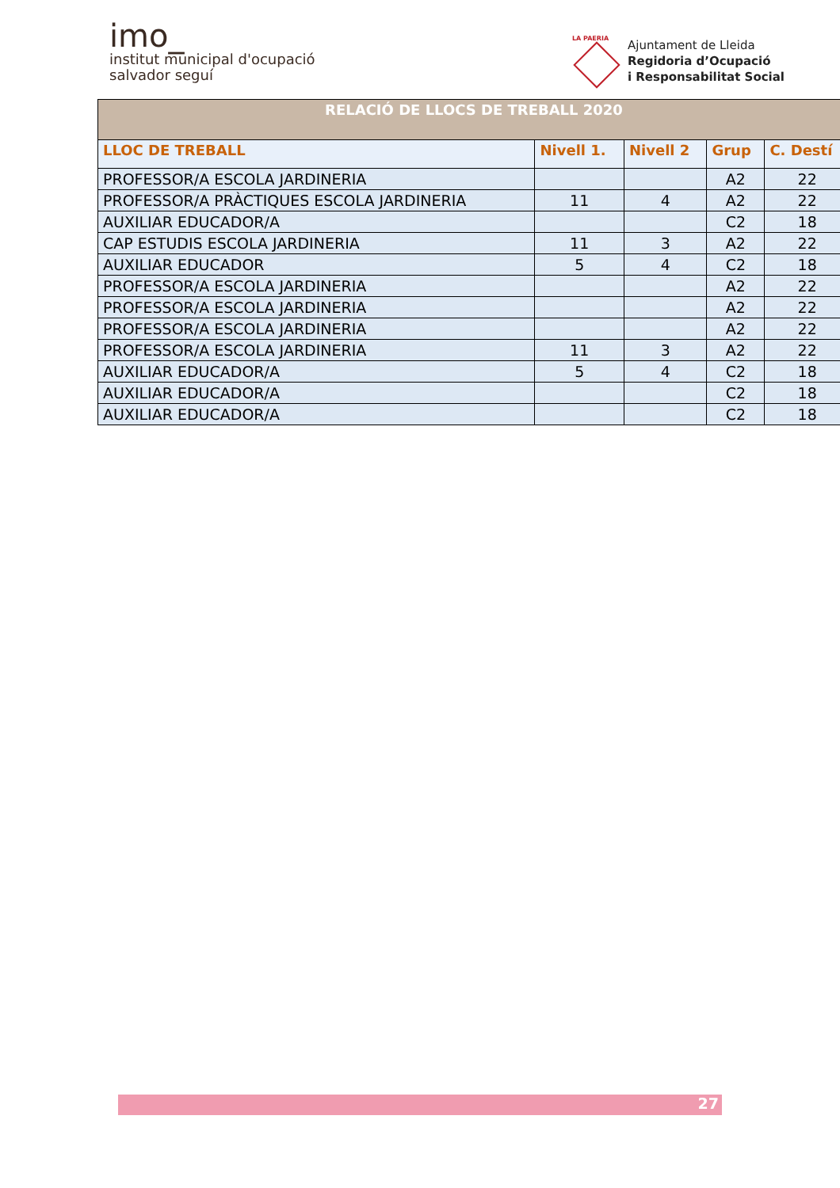imo_
institut municipal d'ocupació
salvador seguí
LA PAERIA
Ajuntament de Lleida
Regidoria d’Ocupació
i Responsabilitat Social
| RELACIÓ DE LLOCS DE TREBALL 2020 | | | | |
| --- | --- | --- | --- | --- |
| LLOC DE TREBALL | Nivell 1. | Nivell 2 | Grup | C. Destí |
| PROFESSOR/A ESCOLA JARDINERIA | | | A2 | 22 |
| PROFESSOR/A PRÀCTIQUES ESCOLA JARDINERIA | 11 | 4 | A2 | 22 |
| AUXILIAR EDUCADOR/A | | | C2 | 18 |
| CAP ESTUDIS ESCOLA JARDINERIA | 11 | 3 | A2 | 22 |
| AUXILIAR EDUCADOR | 5 | 4 | C2 | 18 |
| PROFESSOR/A ESCOLA JARDINERIA | | | A2 | 22 |
| PROFESSOR/A ESCOLA JARDINERIA | | | A2 | 22 |
| PROFESSOR/A ESCOLA JARDINERIA | | | A2 | 22 |
| PROFESSOR/A ESCOLA JARDINERIA | 11 | 3 | A2 | 22 |
| AUXILIAR EDUCADOR/A | 5 | 4 | C2 | 18 |
| AUXILIAR EDUCADOR/A | | | C2 | 18 |
| AUXILIAR EDUCADOR/A | | | C2 | 18 |
27